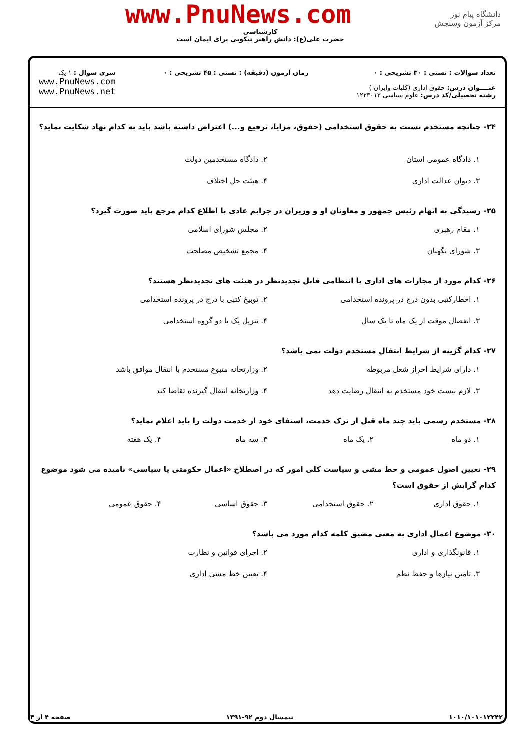دانشگاه پیام نور
مرکز آزمون وسنجش
www.PnuNews.com
کارشناسی
حضرت علی(ع): دانش راهبر نیکویی برای ایمان است
تعداد سوالات : تستی : ۳۰ تشریحی : ۰
عنــــوان درس: حقوق اداری (کلیات وایران )
رشته تحصیلی/کد درس: علوم سیاسی ۱۲۲۳۰۱۳
زمان آزمون (دقیقه) : تستی : ۴۵ تشریحی : ۰
سری سوال : ۱ یک
www.PnuNews.com
www.PnuNews.net
۲۴- چنانچه مستخدم نسبت به حقوق استخدامی (حقوق، مزایا، ترفیع و...) اعتراض داشته باشد باید به کدام نهاد شکایت نماید؟
۱. دادگاه عمومی استان ۲. دادگاه مستخدمین دولت ۳. دیوان عدالت اداری ۴. هیئت حل اختلاف
۲۵- رسیدگی به اتهام رئیس جمهور و معاونان او و وزیران در جرایم عادی با اطلاع کدام مرجع باید صورت گیرد؟
۱. مقام رهبری ۲. مجلس شورای اسلامی ۳. شورای نگهبان ۴. مجمع تشخیص مصلحت
۲۶- کدام مورد از مجازات های اداری یا انتظامی قابل تجدیدنظر در هیئت های تجدیدنظر هستند؟
۱. اخطارکتبی بدون درج در پرونده استخدامی ۲. توبیخ کتبی با درج در پرونده استخدامی ۳. انفصال موقت از یک ماه تا یک سال ۴. تنزیل یک یا دو گروه استخدامی
۲۷- کدام گزینه از شرایط انتقال مستخدم دولت نمی باشد؟
۱. دارای شرایط احراز شغل مربوطه ۲. وزارتخانه متبوع مستخدم با انتقال موافق باشد ۳. لازم نیست خود مستخدم به انتقال رضایت دهد ۴. وزارتخانه انتقال گیرنده تقاضا کند
۲۸- مستخدم رسمی باید چند ماه قبل از ترک خدمت، استفای خود از خدمت دولت را باید اعلام نماید؟
۱. دو ماه ۲. یک ماه ۳. سه ماه ۴. یک هفته
۲۹- تعیین اصول عمومی و خط مشی و سیاست کلی امور که در اصطلاح «اعمال حکومتی یا سیاسی» نامیده می شود موضوع کدام گرایش از حقوق است؟
۱. حقوق اداری ۲. حقوق استخدامی ۳. حقوق اساسی ۴. حقوق عمومی
۳۰- موضوع اعمال اداری به معنی مضیق کلمه کدام مورد می باشد؟
۱. قانونگذاری و اداری ۲. اجرای قوانین و نظارت ۳. تامین نیازها و حفظ نظم ۴. تعیین خط مشی اداری
۱۰۱۰/۱۰۱۰۱۲۲۴۲ نیمسال دوم ۹۲-۱۳۹۱ صفحه ۴ از ۴